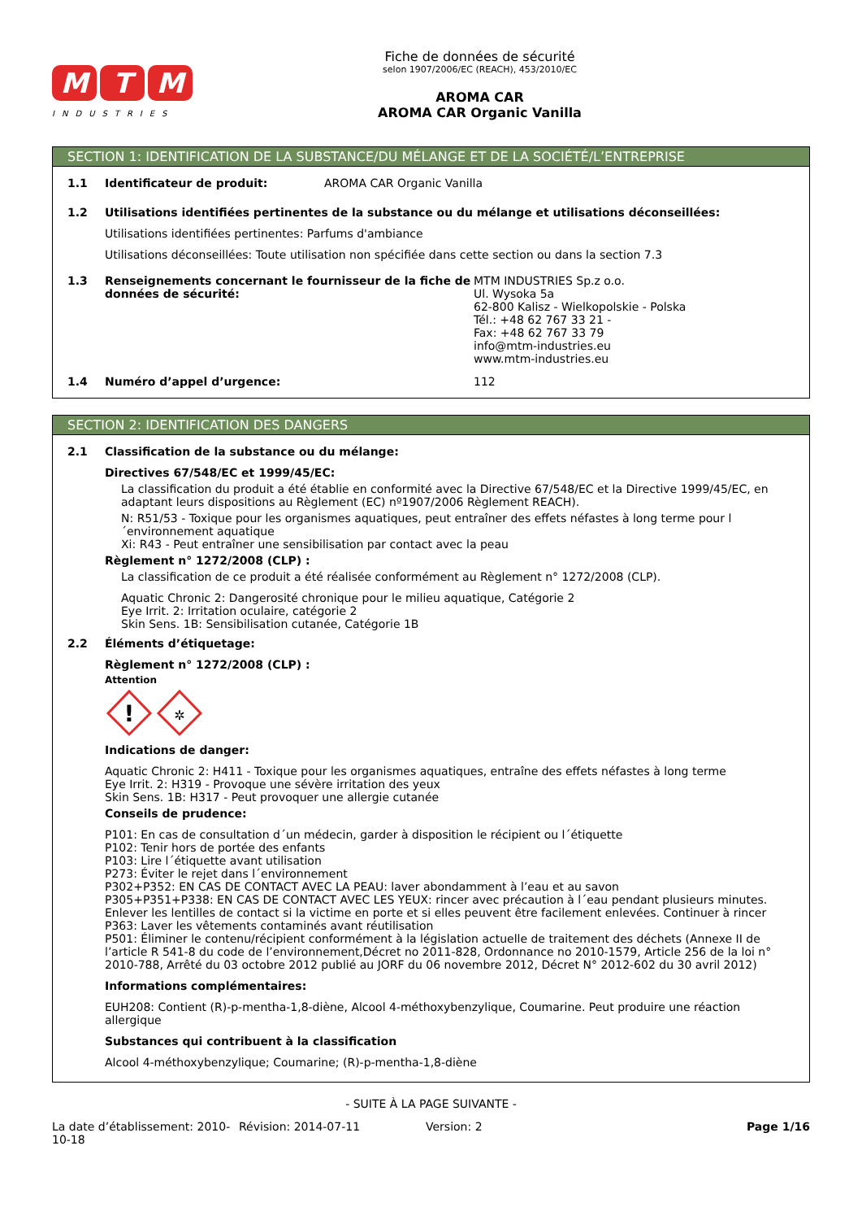M T M
INDUSTRIES
Fiche de données de sécurité
selon 1907/2006/EC (REACH), 453/2010/EC
AROMA CAR
AROMA CAR Organic Vanilla
SECTION 1: IDENTIFICATION DE LA SUBSTANCE/DU MÉLANGE ET DE LA SOCIÉTÉ/L’ENTREPRISE
1.1 Identificateur de produit: AROMA CAR Organic Vanilla
1.2 Utilisations identifiées pertinentes de la substance ou du mélange et utilisations déconseillées:
Utilisations identifiées pertinentes: Parfums d'ambiance
Utilisations déconseillées: Toute utilisation non spécifiée dans cette section ou dans la section 7.3
1.3 Renseignements concernant le fournisseur de la fiche de données de sécurité: MTM INDUSTRIES Sp.z o.o.
Ul. Wysoka 5a
62-800 Kalisz - Wielkopolskie - Polska
Tél.: +48 62 767 33 21 -
Fax: +48 62 767 33 79
info@mtm-industries.eu
www.mtm-industries.eu
1.4 Numéro d’appel d’urgence: 112
SECTION 2: IDENTIFICATION DES DANGERS
2.1 Classification de la substance ou du mélange:
Directives 67/548/EC et 1999/45/EC:
La classification du produit a été établie en conformité avec la Directive 67/548/EC et la Directive 1999/45/EC, en adaptant leurs dispositions au Règlement (EC) nº1907/2006 Règlement REACH).
N: R51/53 - Toxique pour les organismes aquatiques, peut entraîner des effets néfastes à long terme pour l´environnement aquatique
Xi: R43 - Peut entraîner une sensibilisation par contact avec la peau
Règlement n° 1272/2008 (CLP) :
La classification de ce produit a été réalisée conformément au Règlement n° 1272/2008 (CLP).
Aquatic Chronic 2: Dangerosité chronique pour le milieu aquatique, Catégorie 2
Eye Irrit. 2: Irritation oculaire, catégorie 2
Skin Sens. 1B: Sensibilisation cutanée, Catégorie 1B
2.2 Éléments d’étiquetage:
Règlement n° 1272/2008 (CLP) :
Attention
!
✲
Indications de danger:
Aquatic Chronic 2: H411 - Toxique pour les organismes aquatiques, entraîne des effets néfastes à long terme
Eye Irrit. 2: H319 - Provoque une sévère irritation des yeux
Skin Sens. 1B: H317 - Peut provoquer une allergie cutanée
Conseils de prudence:
P101: En cas de consultation d´un médecin, garder à disposition le récipient ou l´étiquette
P102: Tenir hors de portée des enfants
P103: Lire l´étiquette avant utilisation
P273: Éviter le rejet dans l´environnement
P302+P352: EN CAS DE CONTACT AVEC LA PEAU: laver abondamment à l’eau et au savon
P305+P351+P338: EN CAS DE CONTACT AVEC LES YEUX: rincer avec précaution à l´eau pendant plusieurs minutes. Enlever les lentilles de contact si la victime en porte et si elles peuvent être facilement enlevées. Continuer à rincer
P363: Laver les vêtements contaminés avant réutilisation
P501: Éliminer le contenu/récipient conformément à la législation actuelle de traitement des déchets (Annexe II de l’article R 541-8 du code de l’environnement,Décret no 2011-828, Ordonnance no 2010-1579, Article 256 de la loi n° 2010-788, Arrêté du 03 octobre 2012 publié au JORF du 06 novembre 2012, Décret N° 2012-602 du 30 avril 2012)
Informations complémentaires:
EUH208: Contient (R)-p-mentha-1,8-diène, Alcool 4-méthoxybenzylique, Coumarine. Peut produire une réaction allergique
Substances qui contribuent à la classification
Alcool 4-méthoxybenzylique; Coumarine; (R)-p-mentha-1,8-diène
- SUITE À LA PAGE SUIVANTE -
La date d’établissement: 2010-10-18
Révision: 2014-07-11 Version: 2 Page 1/16